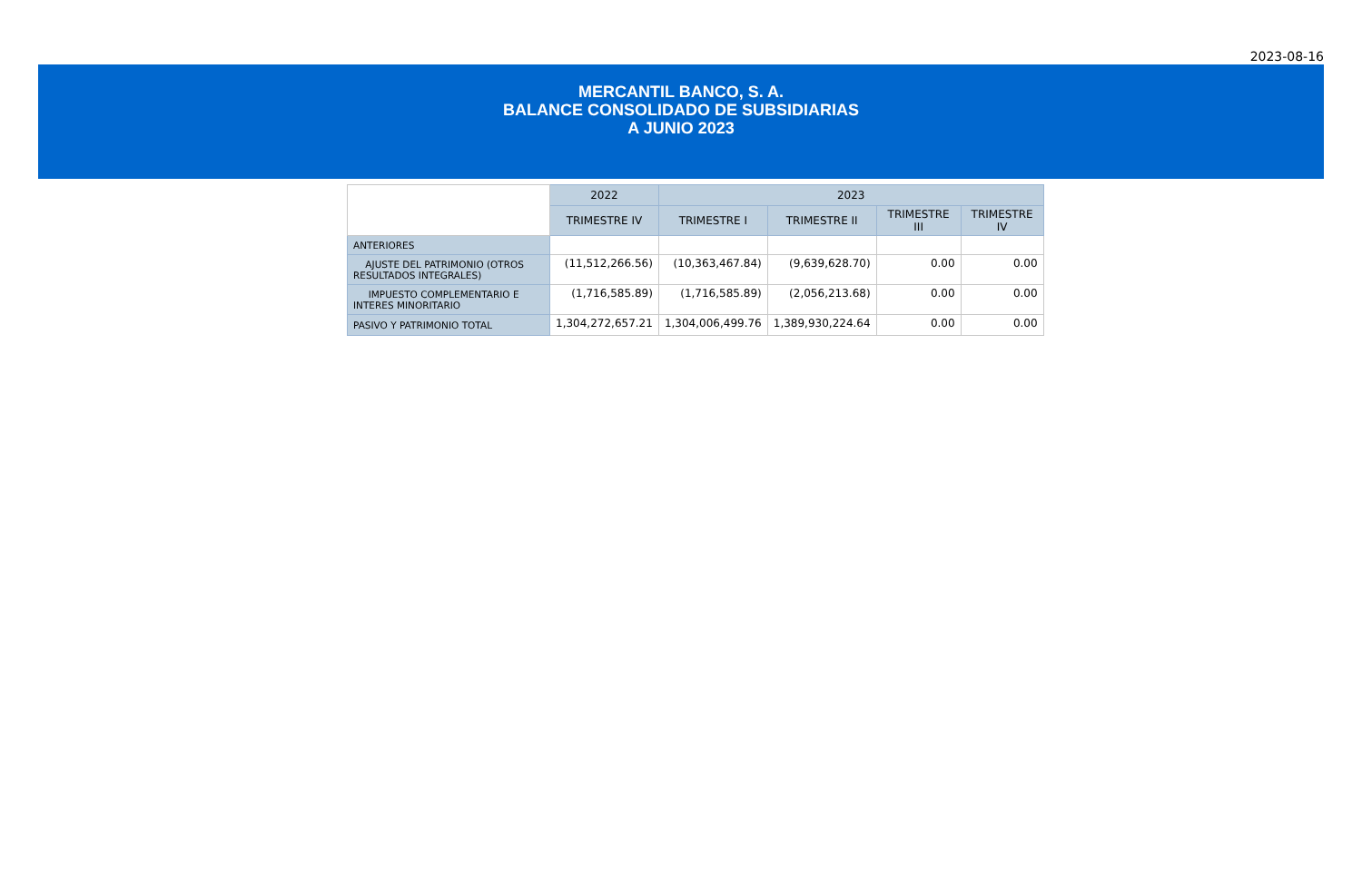2023-08-16
MERCANTIL BANCO, S. A.
BALANCE CONSOLIDADO DE SUBSIDIARIAS
A JUNIO 2023
| | 2022 | 2023 | | | |
| | TRIMESTRE IV | TRIMESTRE I | TRIMESTRE II | TRIMESTRE III | TRIMESTRE IV |
| ANTERIORES | | | | | |
| AJUSTE DEL PATRIMONIO (OTROS RESULTADOS INTEGRALES) | (11,512,266.56) | (10,363,467.84) | (9,639,628.70) | 0.00 | 0.00 |
| IMPUESTO COMPLEMENTARIO E INTERES MINORITARIO | (1,716,585.89) | (1,716,585.89) | (2,056,213.68) | 0.00 | 0.00 |
| PASIVO Y PATRIMONIO TOTAL | 1,304,272,657.21 | 1,304,006,499.76 | 1,389,930,224.64 | 0.00 | 0.00 |